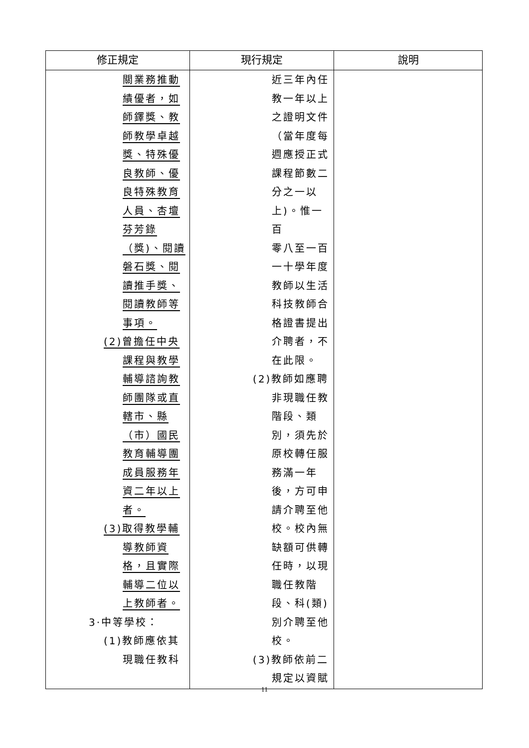| 修正規定 | 現行規定 | 說明 |
| --- | --- | --- |
| 關業務推動 績優者，如 師鐸獎、教 師教學卓越 獎、特殊優 良教師、優 良特殊教育 人員、杏壇 芬芳錄 （獎)、閱讀 磐石獎、閱 讀推手獎、 閱讀教師等 事項。 (2)曾擔任中央 課程與教學 輔導諮詢教 師團隊或直 轄市、縣 （市）國民 教育輔導團 成員服務年 資二年以上 者。 (3)取得教學輔 導教師資 格，且實際 輔導二位以 上教師者。 3·中等學校： (1)教師應依其 現職任教科 | 近三年內任 教一年以上 之證明文件 （當年度每 週應授正式 課程節數二 分之一以 上)。惟一百 零八至一百 一十學年度 教師以生活 科技教師合 格證書提出 介聘者，不 在此限。 (2)教師如應聘 非現職任教 階段、類 別，須先於 原校轉任服 務滿一年 後，方可申 請介聘至他 校。校內無 缺額可供轉 任時，以現 職任教階 段、科(類) 別介聘至他 校。 (3)教師依前二 規定以資賦 | |
11